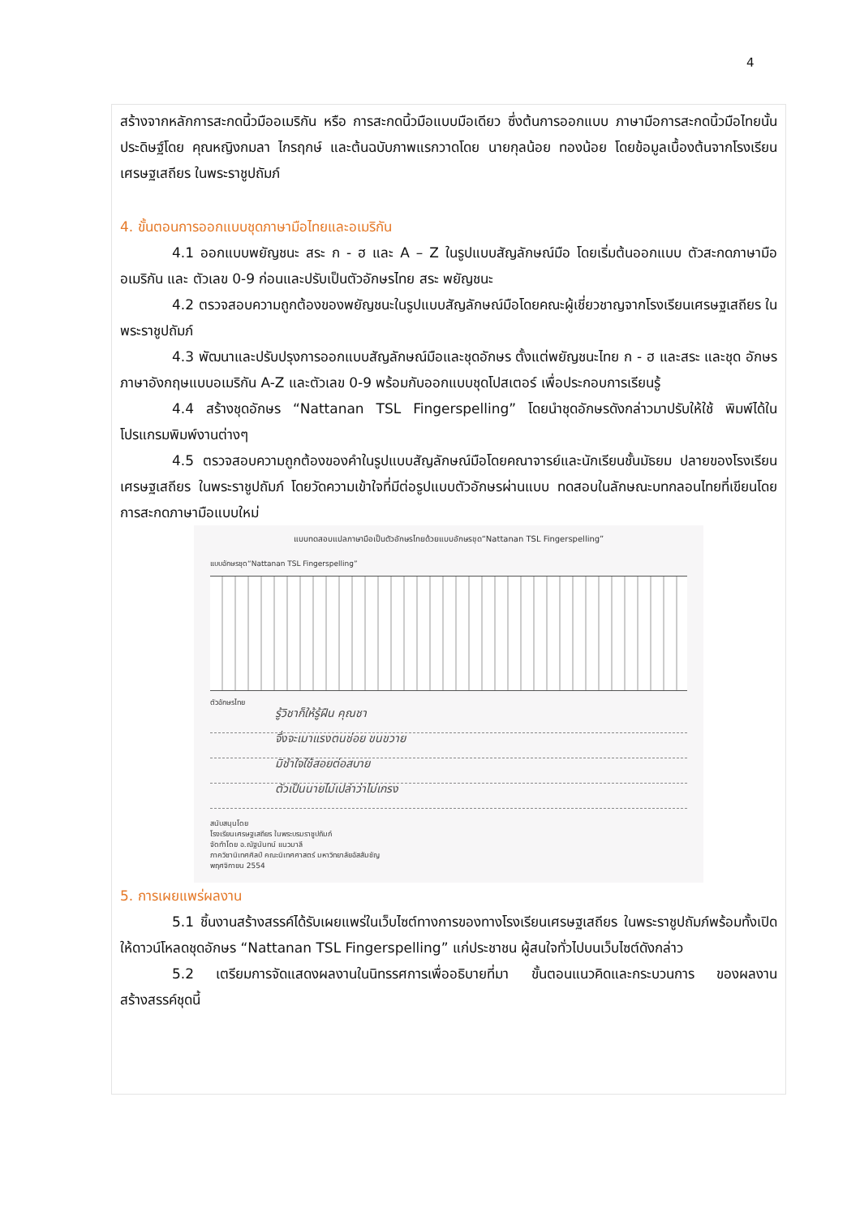4
สร้างจากหลักการสะกดนิ้วมืออเมริกัน หรือ การสะกดนิ้วมือแบบมือเดียว ซึ่งต้นการออกแบบ ภาษามือการสะกดนิ้วมือไทยนั้นประดิษฐ์โดย คุณหญิงกมลา ไกรฤกษ์ และต้นฉบับภาพแรกวาดโดย นายกุลน้อย ทองน้อย โดยข้อมูลเบื้องต้นจากโรงเรียนเศรษฐเสถียร ในพระราชูปถัมภ์
4. ขั้นตอนการออกแบบชุดภาษามือไทยและอเมริกัน
4.1 ออกแบบพยัญชนะ สระ ก - ฮ และ A – Z ในรูปแบบสัญลักษณ์มือ โดยเริ่มต้นออกแบบ ตัวสะกดภาษามืออเมริกัน และ ตัวเลข 0-9 ก่อนและปรับเป็นตัวอักษรไทย สระ พยัญชนะ
4.2 ตรวจสอบความถูกต้องของพยัญชนะในรูปแบบสัญลักษณ์มือโดยคณะผู้เชี่ยวชาญจากโรงเรียนเศรษฐเสถียร ในพระราชูปถัมภ์
4.3 พัฒนาและปรับปรุงการออกแบบสัญลักษณ์มือและชุดอักษร ตั้งแต่พยัญชนะไทย ก - ฮ และสระ และชุด อักษรภาษาอังกฤษแบบอเมริกัน A-Z และตัวเลข 0-9 พร้อมกับออกแบบชุดโปสเตอร์ เพื่อประกอบการเรียนรู้
4.4 สร้างชุดอักษร “Nattanan TSL Fingerspelling” โดยนำชุดอักษรดังกล่าวมาปรับให้ใช้ พิมพ์ได้ในโปรแกรมพิมพ์งานต่างๆ
4.5 ตรวจสอบความถูกต้องของคำในรูปแบบสัญลักษณ์มือโดยคณาจารย์และนักเรียนชั้นมัธยม ปลายของโรงเรียนเศรษฐเสถียร ในพระราชูปถัมภ์ โดยวัดความเข้าใจที่มีต่อรูปแบบตัวอักษรผ่านแบบ ทดสอบในลักษณะบทกลอนไทยที่เขียนโดยการสะกดภาษามือแบบใหม่
แบบทดสอบแปลภาษามือเป็นตัวอักษรไทยด้วยแบบอักษรชุด“Nattanan TSL Fingerspelling”
แบบอักษรชุด“Nattanan TSL Fingerspelling”
ตัวอักษรไทย
รู้วิชาก็ให้รู้ฝืน คุณชา
จึ่งจะเมาแรงตนช่อย ขนขวาย
มิชำใจใช้สอยต่อสบาย
ตัวเป็นนายไม่เปล่าว่าไม่เกรง
สนับสนุนโดย
โรงเรียนเศรษฐเสถียร ในพระบรมราชูปถัมภ์
จัดทำโดย อ.ณัฐนันทน์ แนวมาลี
ภาควิชานิเทศศิลป์ คณะนิเทศศาสตร์ มหาวิทยาลัยอัสสัมชัญ
พฤศจิกายน 2554
5. การเผยแพร่ผลงาน
5.1 ชิ้นงานสร้างสรรค์ได้รับเผยแพร่ในเว็บไซต์ทางการของทางโรงเรียนเศรษฐเสถียร ในพระราชูปถัมภ์พร้อมทั้งเปิดให้ดาวน์โหลดชุดอักษร “Nattanan TSL Fingerspelling” แก่ประชาชน ผู้สนใจทั่วไปบนเว็บไซต์ดังกล่าว
5.2 เตรียมการจัดแสดงผลงานในนิทรรศการเพื่ออธิบายที่มา ขั้นตอนแนวคิดและกระบวนการ ของผลงานสร้างสรรค์ชุดนี้